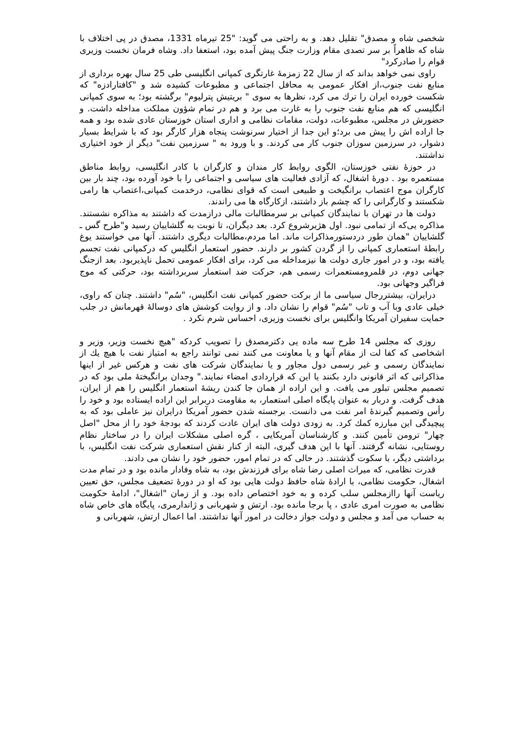شخصی شاه و مصدق" تقلیل دهد. و به راحتی می گوید: "25 تیرماه 1331، مصدق در پی اختلاف با شاه که ظاهراً بر سر تصدی مقام وزارت جنگ پیش آمده بود، استعفا داد. وشاه فرمان نخست وزیری قوام را صادرکرد"
راوی نمی خواهد بداند که از سال 22 زمزمۀ غارتگری کمپانی انگلیسی طی 25 سال بهره برداری از منابع نفت جنوب،از افکار عمومی به محافل اجتماعی و مطبوعات کشیده شد و "کافتارادزه" که شکست خورده ایران را ترك می کرد، نظرها به سوی " بریتیش پترلیوم" برگشته بود؛ به سوی کمپانی انگلیسی که هم منابع نفت جنوب را به غارت می برد و هم در تمام شؤون مملکت مداخله داشت. و حضورش در مجلس، مطبوعات، دولت، مقامات نظامی و اداری استان خوزستان عادی شده بود و همه جا اراده اش را پیش می برد؛و این جدا از اختیار سرنوشت پنجاه هزار کارگر بود که با شرایط بسیار دشوار، در سرزمین سوزان جنوب کار می کردند. و با ورود به " سرزمین نفت" دیگر از خود اختیاری نداشتند.
در حوزۀ نفتی خوزستان، الگوی روابط کار مندان و کارگران با کادر انگلیسی، روابط مناطق مستعمره بود . دورۀ اشغال، که آزادی فعالیت های سیاسی و اجتماعی را با خود آورده بود، چند بار بین کارگران موج اعتصاب برانگیخت و طبیعی است که قوای نظامی، درخدمت کمپانی،اعتصاب ها رامی شکستند و کارگرانی را که چشم باز داشتند، ازکارگاه ها می راندند.
دولت ها در تهران با نمایندگان کمپانی بر سرمطالبات مالی درازمدت که داشتند به مذاکره نشستند. مذاکره یی‌که از تمامی نبود. اول هژیرشروع کرد. بعد دیگران، تا نوبت به گلشاییان رسید و"طرح گس ـ گلشاییان "همان طور دردستورمذاکرات ماند. اما مردم،مطالبات دیگری داشتند. آنها می خواستند یوغ رابطۀ استعماری کمپانی را از گردن کشور بر دارند. حضور استعمار انگلیس که درکمپانی نفت تجسم یافته بود، و در امور جاری دولت ها نیزمداخله می کرد، برای افکار عمومی تحمل ناپذیربود. بعد ازجنگ جهانی دوم، در قلمرومستعمرات رسمی هم، حرکت ضد استعمار سربرداشته بود، حرکتی که موج فراگیر وجهانی بود.
درایران، بیشتررجال سیاسی ما از برکت حضور کمپانی نفت انگلیس، "سُم" داشتند. چنان که راوی، خیلی عادی وبا آب و تاب "سُم" قوام را نشان داد. و از روایت کوشش های دوسالۀ قهرمانش در جلب حمایت سفیران آمریکا وانگلیس برای نخست وزیری، احساس شرم نکرد .
روزی که مجلس 14 طرح سه ماده یی دکترمصدق را تصویب کردکه "هیچ نخست وزیر، وزیر و اشخاصی که کفا لت از مقام آنها و یا معاونت می کنند نمی توانند راجع به امتیاز نفت با هیچ یك از نمایندگان رسمی و غیر رسمی دول مجاور و یا نمایندگان شرکت های نفت و هرکس غیر از اینها مذاکراتی که اثر قانونی دارد بکنند یا این که قراردادی امضاء نمایند." وجدان برانگیختۀ ملی بود که در تصمیم مجلس تبلور می یافت. و این اراده از همان جا کندن ریشۀ استعمار انگلیس را هم از ایران، هدف گرفت. و دربار به عنوان پایگاه اصلی استعمار، به مقاومت دربرابر این اراده ایستاده بود و خود را رأس وتصمیم گیرندۀ امر نفت می دانست. برجسته شدن حضور آمریکا درایران نیز عاملی بود که به پیچیدگی این مبارزه کمك کرد. به زودی دولت های ایران عادت کردند که بودجۀ خود را از محل "اصل چهار" ترومن تأمین کنند. و کارشناسان آمریکایی ، گره اصلی مشکلات ایران را در ساختار نظام روستایی، نشانه گرفتند. آنها با این هدف گیری، البته از کنار نقش استعماری شرکت نفت انگلیس، با برداشتی دیگر، با سکوت گذشتند. در حالی که در تمام امور، حضور خود را نشان می دادند.
قدرت نظامی، که میراث اصلی رضا شاه برای فرزندش بود، به شاه وفادار مانده بود و در تمام مدت اشغال، حکومت نظامی، با ارادۀ شاه حافظ دولت هایی بود که او در دورۀ تضعیف مجلس، حق تعیین ریاست آنها راازمجلس سلب کرده و به خود اختصاص داده بود. و از زمان "اشغال"، ادامۀ حکومت نظامی به صورت امری عادی ، پا برجا مانده بود. ارتش و شهربانی و ژاندارمری، پایگاه های خاص شاه به حساب می آمد و مجلس و دولت جواز دخالت در امور آنها نداشتند. اما اعمال ارتش، شهربانی و